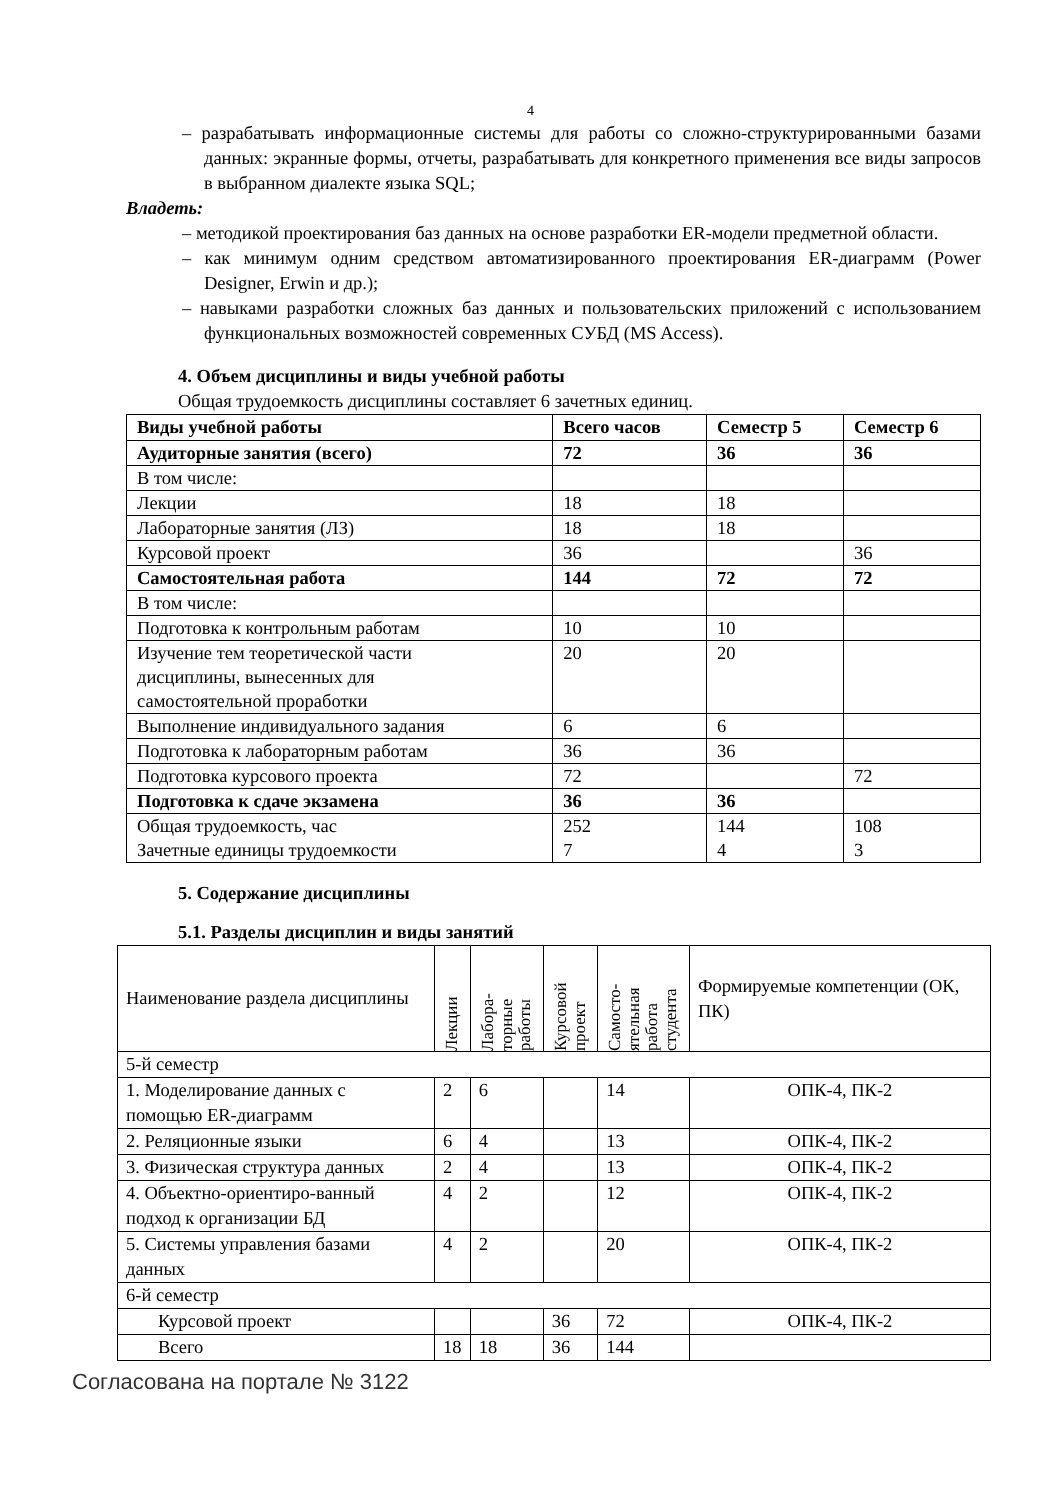4
– разрабатывать информационные системы для работы со сложно-структурированными базами данных: экранные формы, отчеты, разрабатывать для конкретного применения все виды запросов в выбранном диалекте языка SQL;
Владеть:
– методикой проектирования баз данных на основе разработки ER-модели предметной области.
– как минимум одним средством автоматизированного проектирования ER-диаграмм (Power Designer, Erwin и др.);
– навыками разработки сложных баз данных и пользовательских приложений с использованием функциональных возможностей современных СУБД (MS Access).
4. Объем дисциплины и виды учебной работы
Общая трудоемкость дисциплины составляет 6 зачетных единиц.
| Виды учебной работы | Всего часов | Семестр 5 | Семестр 6 |
| --- | --- | --- | --- |
| Аудиторные занятия (всего) | 72 | 36 | 36 |
| В том числе: | | | |
| Лекции | 18 | 18 | |
| Лабораторные занятия (ЛЗ) | 18 | 18 | |
| Курсовой проект | 36 | | 36 |
| Самостоятельная работа | 144 | 72 | 72 |
| В том числе: | | | |
| Подготовка к контрольным работам | 10 | 10 | |
| Изучение тем теоретической части дисциплины, вынесенных для самостоятельной проработки | 20 | 20 | |
| Выполнение индивидуального задания | 6 | 6 | |
| Подготовка к лабораторным работам | 36 | 36 | |
| Подготовка курсового проекта | 72 | | 72 |
| Подготовка к сдаче экзамена | 36 | 36 | |
| Общая трудоемкость, час Зачетные единицы трудоемкости | 252 7 | 144 4 | 108 3 |
5. Содержание дисциплины
5.1. Разделы дисциплин и виды занятий
| Наименование раздела дисциплины | Лекции | Лабора- торные работы | Курсовой проект | Самосто- ятельная работа студента | Формируемые компетенции (ОК, ПК) |
| 5-й семестр | | | | | |
| 1. Моделирование данных с помощью ER-диаграмм | 2 | 6 | | 14 | ОПК-4, ПК-2 |
| 2. Реляционные языки | 6 | 4 | | 13 | ОПК-4, ПК-2 |
| 3. Физическая структура данных | 2 | 4 | | 13 | ОПК-4, ПК-2 |
| 4. Объектно-ориентиро-ванный подход к организации БД | 4 | 2 | | 12 | ОПК-4, ПК-2 |
| 5. Системы управления базами данных | 4 | 2 | | 20 | ОПК-4, ПК-2 |
| 6-й семестр | | | | | |
| Курсовой проект | | | 36 | 72 | ОПК-4, ПК-2 |
| Всего | 18 | 18 | 36 | 144 | |
Согласована на портале № 3122